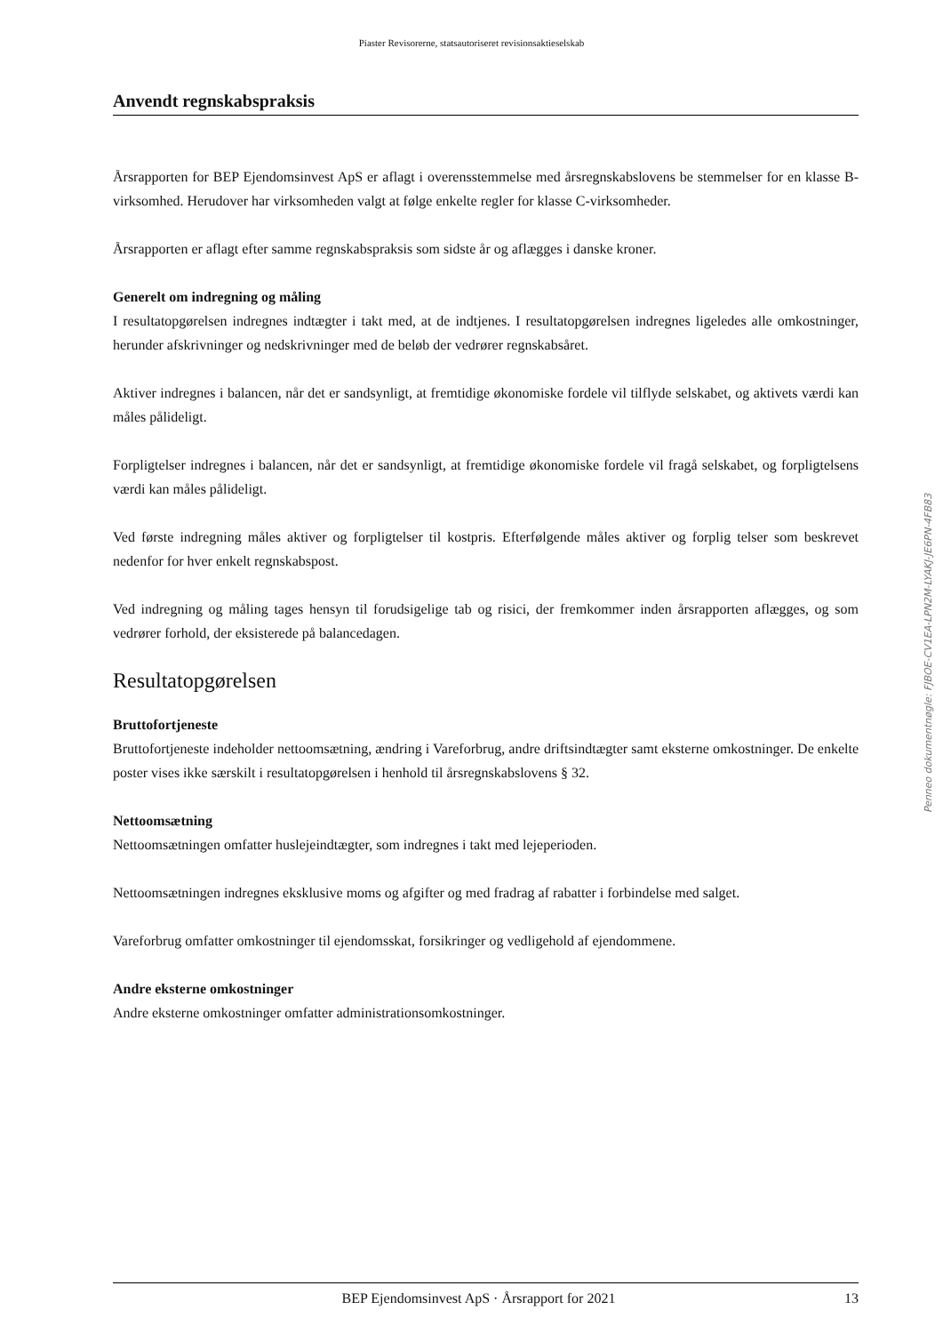Piaster Revisorerne, statsautoriseret revisionsaktieselskab
Anvendt regnskabspraksis
Årsrapporten for BEP Ejendomsinvest ApS er aflagt i overensstemmelse med årsregnskabslovens be stemmelser for en klasse B-virksomhed. Herudover har virksomheden valgt at følge enkelte regler for klasse C-virksomheder.
Årsrapporten er aflagt efter samme regnskabspraksis som sidste år og aflægges i danske kroner.
Generelt om indregning og måling
I resultatopgørelsen indregnes indtægter i takt med, at de indtjenes. I resultatopgørelsen indregnes ligeledes alle omkostninger, herunder afskrivninger og nedskrivninger med de beløb der vedrører regnskabsåret.
Aktiver indregnes i balancen, når det er sandsynligt, at fremtidige økonomiske fordele vil tilflyde selskabet, og aktivets værdi kan måles pålideligt.
Forpligtelser indregnes i balancen, når det er sandsynligt, at fremtidige økonomiske fordele vil fragå selskabet, og forpligtelsens værdi kan måles pålideligt.
Ved første indregning måles aktiver og forpligtelser til kostpris. Efterfølgende måles aktiver og forplig telser som beskrevet nedenfor for hver enkelt regnskabspost.
Ved indregning og måling tages hensyn til forudsigelige tab og risici, der fremkommer inden årsrapporten aflægges, og som vedrører forhold, der eksisterede på balancedagen.
Resultatopgørelsen
Bruttofortjeneste
Bruttofortjeneste indeholder nettoomsætning, ændring i Vareforbrug, andre driftsindtægter samt eksterne omkostninger. De enkelte poster vises ikke særskilt i resultatopgørelsen i henhold til årsregnskabslovens § 32.
Nettoomsætning
Nettoomsætningen omfatter huslejeindtægter, som indregnes i takt med lejeperioden.
Nettoomsætningen indregnes eksklusive moms og afgifter og med fradrag af rabatter i forbindelse med salget.
Vareforbrug omfatter omkostninger til ejendomsskat, forsikringer og vedligehold af ejendommene.
Andre eksterne omkostninger
Andre eksterne omkostninger omfatter administrationsomkostninger.
Penneo dokumentnøgle: FJBOE-CV1EA-LPN2M-LYAKJ-JE6PN-4FB83
BEP Ejendomsinvest ApS · Årsrapport for 2021 13